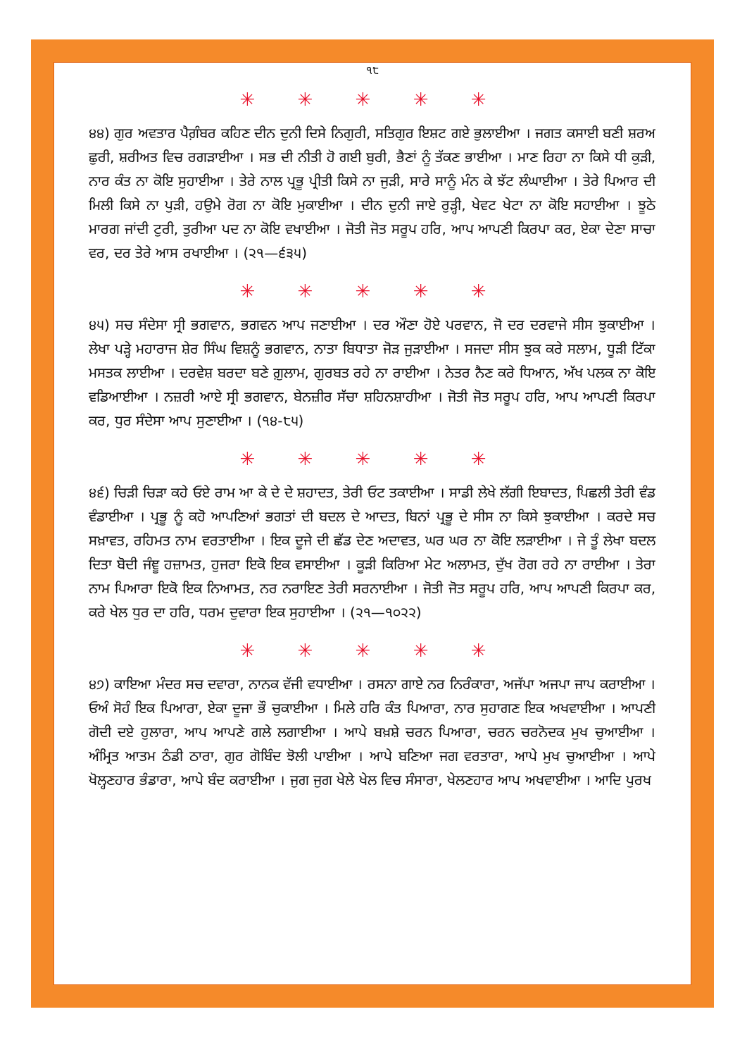੧੮
✳ ✳ ✳ ✳ ✳
੪੪) ਗੁਰ ਅਵਤਾਰ ਪੈਗ਼ੰਬਰ ਕਹਿਣ ਦੀਨ ਦੁਨੀ ਦਿਸੇ ਨਿਗੁਰੀ, ਸਤਿਗੁਰ ਇਸ਼ਟ ਗਏ ਭੁਲਾਈਆ । ਜਗਤ ਕਸਾਈ ਬਣੀ ਸ਼ਰਅ ਛੁਰੀ, ਸ਼ਰੀਅਤ ਵਿਚ ਰਗੜਾਈਆ । ਸਭ ਦੀ ਨੀਤੀ ਹੋ ਗਈ ਬੁਰੀ, ਭੈਣਾਂ ਨੂੰ ਤੱਕਣ ਭਾਈਆ । ਮਾਣ ਰਿਹਾ ਨਾ ਕਿਸੇ ਧੀ ਕੁੜੀ, ਨਾਰ ਕੰਤ ਨਾ ਕੋਇ ਸੁਹਾਈਆ । ਤੇਰੇ ਨਾਲ ਪ੍ਰਭੂ ਪ੍ਰੀਤੀ ਕਿਸੇ ਨਾ ਜੁੜੀ, ਸਾਰੇ ਸਾਨੂੰ ਮੰਨ ਕੇ ਝੱਟ ਲੰਘਾਈਆ । ਤੇਰੇ ਪਿਆਰ ਦੀ ਮਿਲੀ ਕਿਸੇ ਨਾ ਪੁੜੀ, ਹਉਮੇ ਰੋਗ ਨਾ ਕੋਇ ਮੁਕਾਈਆ । ਦੀਨ ਦੁਨੀ ਜਾਏ ਰੁੜ੍ਹੀ, ਖੇਵਟ ਖੇਟਾ ਨਾ ਕੋਇ ਸਹਾਈਆ । ਝੂਠੇ ਮਾਰਗ ਜਾਂਦੀ ਟੁਰੀ, ਤੁਰੀਆ ਪਦ ਨਾ ਕੋਇ ਵਖਾਈਆ । ਜੋਤੀ ਜੋਤ ਸਰੂਪ ਹਰਿ, ਆਪ ਆਪਣੀ ਕਿਰਪਾ ਕਰ, ਏਕਾ ਦੇਣਾ ਸਾਚਾ ਵਰ, ਦਰ ਤੇਰੇ ਆਸ ਰਖਾਈਆ । (੨੧—੬੩੫)
✳ ✳ ✳ ✳ ✳
੪੫) ਸਚ ਸੰਦੇਸਾ ਸ੍ਰੀ ਭਗਵਾਨ, ਭਗਵਨ ਆਪ ਜਣਾਈਆ । ਦਰ ਔਣਾ ਹੋਏ ਪਰਵਾਨ, ਜੋ ਦਰ ਦਰਵਾਜੇ ਸੀਸ ਝੁਕਾਈਆ । ਲੇਖਾ ਪੜ੍ਹੇ ਮਹਾਰਾਜ ਸ਼ੇਰ ਸਿੰਘ ਵਿਸ਼ਨੂੰ ਭਗਵਾਨ, ਨਾਤਾ ਬਿਧਾਤਾ ਜੋੜ ਜੁੜਾਈਆ । ਸਜਦਾ ਸੀਸ ਝੁਕ ਕਰੇ ਸਲਾਮ, ਧੂੜੀ ਟਿੱਕਾ ਮਸਤਕ ਲਾਈਆ । ਦਰਵੇਸ਼ ਬਰਦਾ ਬਣੇ ਗ਼ੁਲਾਮ, ਗੁਰਬਤ ਰਹੇ ਨਾ ਰਾਈਆ । ਨੇਤਰ ਨੈਣ ਕਰੇ ਧਿਆਨ, ਅੱਖ ਪਲਕ ਨਾ ਕੋਇ ਵਡਿਆਈਆ । ਨਜ਼ਰੀ ਆਏ ਸ੍ਰੀ ਭਗਵਾਨ, ਬੇਨਜ਼ੀਰ ਸੱਚਾ ਸ਼ਹਿਨਸ਼ਾਹੀਆ । ਜੋਤੀ ਜੋਤ ਸਰੂਪ ਹਰਿ, ਆਪ ਆਪਣੀ ਕਿਰਪਾ ਕਰ, ਧੁਰ ਸੰਦੇਸਾ ਆਪ ਸੁਣਾਈਆ । (੧੪-੮੫)
✳ ✳ ✳ ✳ ✳
੪੬) ਚਿੜੀ ਚਿੜਾ ਕਹੇ ਓਏ ਰਾਮ ਆ ਕੇ ਦੇ ਦੇ ਸ਼ਹਾਦਤ, ਤੇਰੀ ਓਟ ਤਕਾਈਆ । ਸਾਡੀ ਲੇਖੇ ਲੱਗੀ ਇਬਾਦਤ, ਪਿਛਲੀ ਤੇਰੀ ਵੰਡ ਵੰਡਾਈਆ । ਪ੍ਰਭੂ ਨੂੰ ਕਹੋ ਆਪਣਿਆਂ ਭਗਤਾਂ ਦੀ ਬਦਲ ਦੇ ਆਦਤ, ਬਿਨਾਂ ਪ੍ਰਭੂ ਦੇ ਸੀਸ ਨਾ ਕਿਸੇ ਝੁਕਾਈਆ । ਕਰਦੇ ਸਚ ਸਖ਼ਾਵਤ, ਰਹਿਮਤ ਨਾਮ ਵਰਤਾਈਆ । ਇਕ ਦੂਜੇ ਦੀ ਛੱਡ ਦੇਣ ਅਦਾਵਤ, ਘਰ ਘਰ ਨਾ ਕੋਇ ਲੜਾਈਆ । ਜੇ ਤੂੰ ਲੇਖਾ ਬਦਲ ਦਿਤਾ ਬੋਦੀ ਜੰਞੂ ਹਜ਼ਾਮਤ, ਹੁਜਰਾ ਇਕੋ ਇਕ ਵਸਾਈਆ । ਕੂੜੀ ਕਿਰਿਆ ਮੇਟ ਅਲਾਮਤ, ਦੁੱਖ ਰੋਗ ਰਹੇ ਨਾ ਰਾਈਆ । ਤੇਰਾ ਨਾਮ ਪਿਆਰਾ ਇਕੋ ਇਕ ਨਿਆਮਤ, ਨਰ ਨਰਾਇਣ ਤੇਰੀ ਸਰਨਾਈਆ । ਜੋਤੀ ਜੋਤ ਸਰੂਪ ਹਰਿ, ਆਪ ਆਪਣੀ ਕਿਰਪਾ ਕਰ, ਕਰੇ ਖੇਲ ਧੁਰ ਦਾ ਹਰਿ, ਧਰਮ ਦੁਵਾਰਾ ਇਕ ਸੁਹਾਈਆ । (੨੧—੧੦੨੨)
✳ ✳ ✳ ✳ ✳
੪੭) ਕਾਇਆ ਮੰਦਰ ਸਚ ਦਵਾਰਾ, ਨਾਨਕ ਵੱਜੀ ਵਧਾਈਆ । ਰਸਨਾ ਗਾਏ ਨਰ ਨਿਰੰਕਾਰਾ, ਅਜੱਪਾ ਅਜਪਾ ਜਾਪ ਕਰਾਈਆ । ਓਅੰ ਸੋਹੰ ਇਕ ਪਿਆਰਾ, ਏਕਾ ਦੂਜਾ ਭੌ ਚੁਕਾਈਆ । ਮਿਲੇ ਹਰਿ ਕੰਤ ਪਿਆਰਾ, ਨਾਰ ਸੁਹਾਗਣ ਇਕ ਅਖਵਾਈਆ । ਆਪਣੀ ਗੋਦੀ ਦਏ ਹੁਲਾਰਾ, ਆਪ ਆਪਣੇ ਗਲੇ ਲਗਾਈਆ । ਆਪੇ ਬਖ਼ਸ਼ੇ ਚਰਨ ਪਿਆਰਾ, ਚਰਨ ਚਰਨੋਦਕ ਮੁਖ ਚੁਆਈਆ । ਅੰਮ੍ਰਿਤ ਆਤਮ ਠੰਡੀ ਠਾਰਾ, ਗੁਰ ਗੋਬਿੰਦ ਝੋਲੀ ਪਾਈਆ । ਆਪੇ ਬਣਿਆ ਜਗ ਵਰਤਾਰਾ, ਆਪੇ ਮੁਖ ਚੁਆਈਆ । ਆਪੇ ਖੋਲ੍ਹਣਹਾਰ ਭੰਡਾਰਾ, ਆਪੇ ਬੰਦ ਕਰਾਈਆ । ਜੁਗ ਜੁਗ ਖੇਲੇ ਖੇਲ ਵਿਚ ਸੰਸਾਰਾ, ਖੇਲਣਹਾਰ ਆਪ ਅਖਵਾਈਆ । ਆਦਿ ਪੁਰਖ